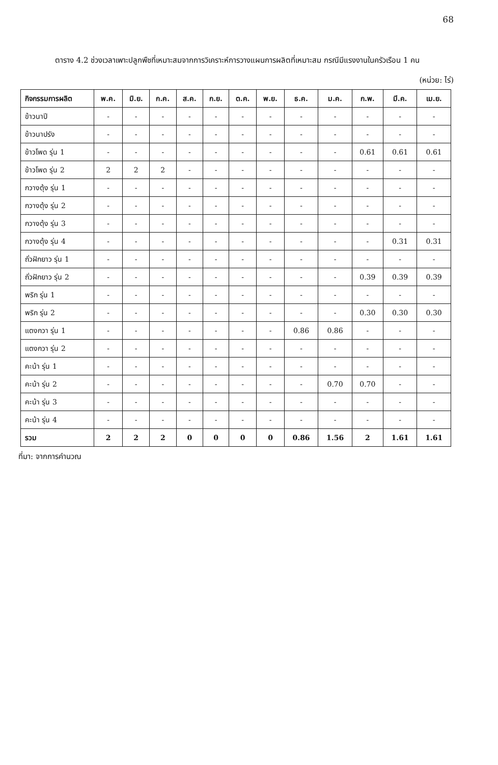68
ตาราง 4.2 ช่วงเวลาเพาะปลูกพืชที่เหมาะสมจากการวิเคราะห์การวางแผนการผลิตที่เหมาะสม กรณีมีแรงงานในครัวเรือน 1 คน
(หน่วย: ไร่)
| กิจกรรมการผลิต | พ.ค. | มิ.ย. | ก.ค. | ส.ค. | ก.ย. | ต.ค. | พ.ย. | ธ.ค. | ม.ค. | ก.พ. | มี.ค. | เม.ย. |
| --- | --- | --- | --- | --- | --- | --- | --- | --- | --- | --- | --- | --- |
| ข้าวนาปี | - | - | - | - | - | - | - | - | - | - | - | - |
| ข้าวนาปรัง | - | - | - | - | - | - | - | - | - | - | - | - |
| ข้าวโพด รุ่น 1 | - | - | - | - | - | - | - | - | - | 0.61 | 0.61 | 0.61 |
| ข้าวโพด รุ่น 2 | 2 | 2 | 2 | - | - | - | - | - | - | - | - | - |
| กวางตุ้ง รุ่น 1 | - | - | - | - | - | - | - | - | - | - | - | - |
| กวางตุ้ง รุ่น 2 | - | - | - | - | - | - | - | - | - | - | - | - |
| กวางตุ้ง รุ่น 3 | - | - | - | - | - | - | - | - | - | - | - | - |
| กวางตุ้ง รุ่น 4 | - | - | - | - | - | - | - | - | - | - | 0.31 | 0.31 |
| ถั่วฝักยาว รุ่น 1 | - | - | - | - | - | - | - | - | - | - | - | - |
| ถั่วฝักยาว รุ่น 2 | - | - | - | - | - | - | - | - | - | 0.39 | 0.39 | 0.39 |
| พริก รุ่น 1 | - | - | - | - | - | - | - | - | - | - | - | - |
| พริก รุ่น 2 | - | - | - | - | - | - | - | - | - | 0.30 | 0.30 | 0.30 |
| แตงกวา รุ่น 1 | - | - | - | - | - | - | - | 0.86 | 0.86 | - | - | - |
| แตงกวา รุ่น 2 | - | - | - | - | - | - | - | - | - | - | - | - |
| คะน้า รุ่น 1 | - | - | - | - | - | - | - | - | - | - | - | - |
| คะน้า รุ่น 2 | - | - | - | - | - | - | - | - | 0.70 | 0.70 | - | - |
| คะน้า รุ่น 3 | - | - | - | - | - | - | - | - | - | - | - | - |
| คะน้า รุ่น 4 | - | - | - | - | - | - | - | - | - | - | - | - |
| รวม | 2 | 2 | 2 | 0 | 0 | 0 | 0 | 0.86 | 1.56 | 2 | 1.61 | 1.61 |
ที่มา: จากการคำนวณ